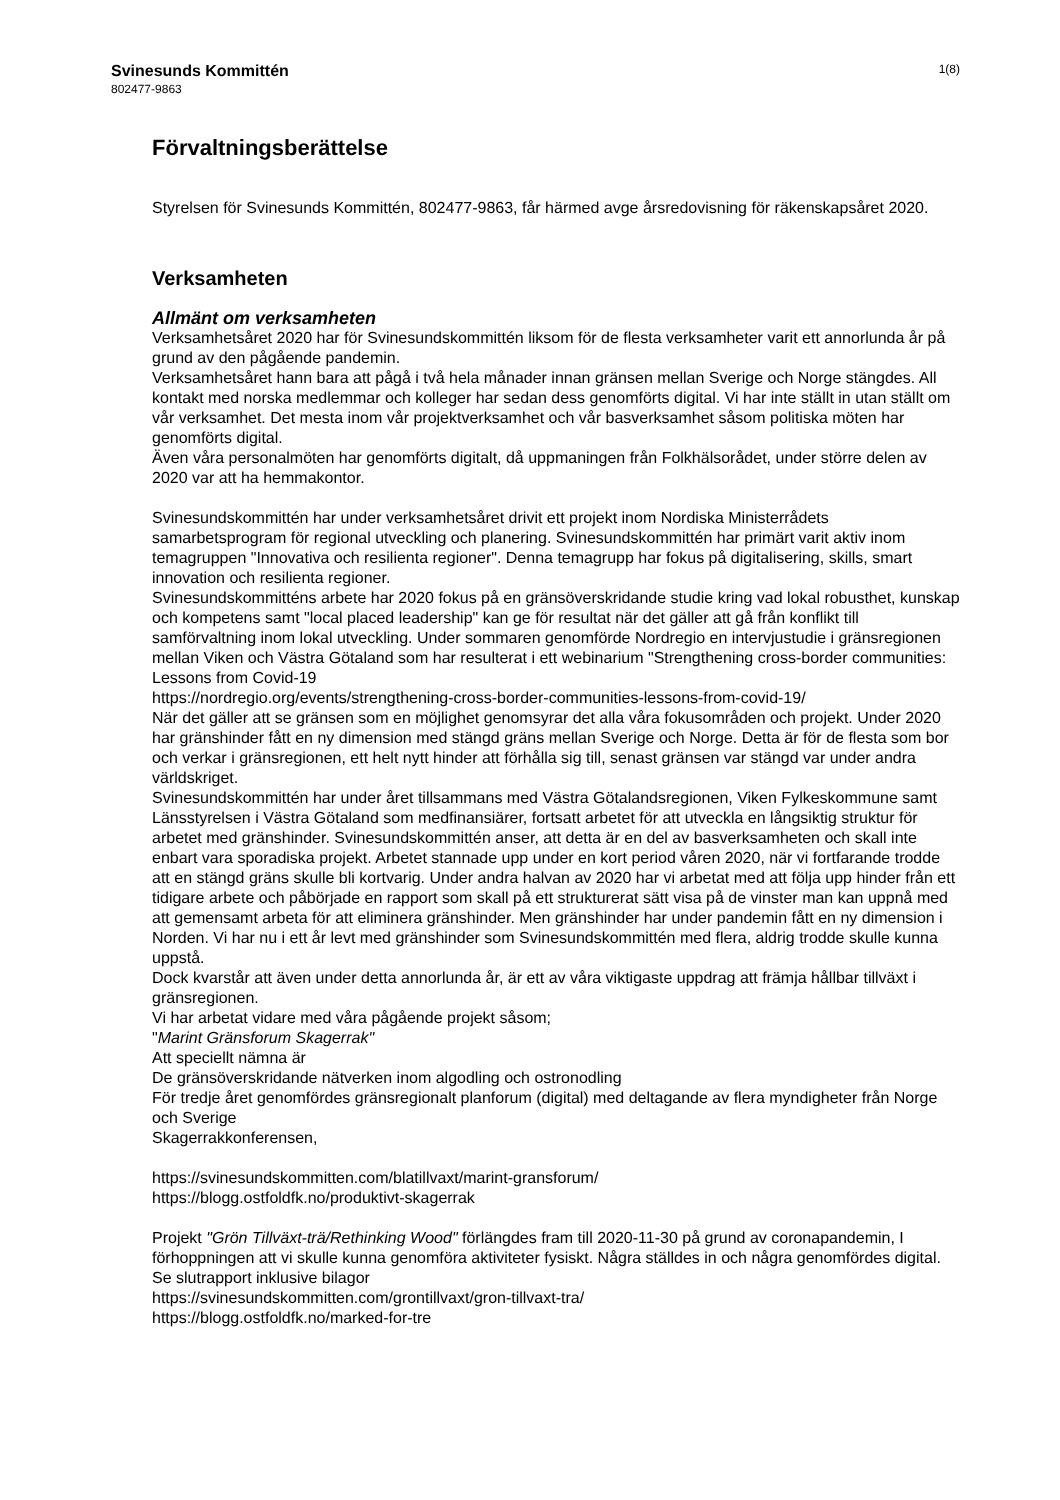Svinesunds Kommittén
802477-9863
1(8)
Förvaltningsberättelse
Styrelsen för Svinesunds Kommittén, 802477-9863, får härmed avge årsredovisning för räkenskapsåret 2020.
Verksamheten
Allmänt om verksamheten
Verksamhetsåret 2020 har för Svinesundskommittén liksom för de flesta verksamheter varit ett annorlunda år på grund av den pågående pandemin.
Verksamhetsåret hann bara att pågå i två hela månader innan gränsen mellan Sverige och Norge stängdes. All kontakt med norska medlemmar och kolleger har sedan dess genomförts digital. Vi har inte ställt in utan ställt om vår verksamhet. Det mesta inom vår projektverksamhet och vår basverksamhet såsom politiska möten har genomförts digital.
Även våra personalmöten har genomförts digitalt, då uppmaningen från Folkhälsorådet, under större delen av 2020 var att ha hemmakontor.
Svinesundskommittén har under verksamhetsåret drivit ett projekt inom Nordiska Ministerrådets samarbetsprogram för regional utveckling och planering. Svinesundskommittén har primärt varit aktiv inom temagruppen "Innovativa och resilienta regioner". Denna temagrupp har fokus på digitalisering, skills, smart innovation och resilienta regioner.
Svinesundskommitténs arbete har 2020 fokus på en gränsöverskridande studie kring vad lokal robusthet, kunskap och kompetens samt "local placed leadership" kan ge för resultat när det gäller att gå från konflikt till samförvaltning inom lokal utveckling. Under sommaren genomförde Nordregio en intervjustudie i gränsregionen mellan Viken och Västra Götaland som har resulterat i ett webinarium "Strengthening cross-border communities: Lessons from Covid-19
https://nordregio.org/events/strengthening-cross-border-communities-lessons-from-covid-19/
När det gäller att se gränsen som en möjlighet genomsyrar det alla våra fokusområden och projekt. Under 2020 har gränshinder fått en ny dimension med stängd gräns mellan Sverige och Norge. Detta är för de flesta som bor och verkar i gränsregionen, ett helt nytt hinder att förhålla sig till, senast gränsen var stängd var under andra världskriget.
Svinesundskommittén har under året tillsammans med Västra Götalandsregionen, Viken Fylkeskommune samt Länsstyrelsen i Västra Götaland som medfinansiärer, fortsatt arbetet för att utveckla en långsiktig struktur för arbetet med gränshinder. Svinesundskommittén anser, att detta är en del av basverksamheten och skall inte enbart vara sporadiska projekt. Arbetet stannade upp under en kort period våren 2020, när vi fortfarande trodde att en stängd gräns skulle bli kortvarig. Under andra halvan av 2020 har vi arbetat med att följa upp hinder från ett tidigare arbete och påbörjade en rapport som skall på ett strukturerat sätt visa på de vinster man kan uppnå med att gemensamt arbeta för att eliminera gränshinder. Men gränshinder har under pandemin fått en ny dimension i Norden. Vi har nu i ett år levt med gränshinder som Svinesundskommittén med flera, aldrig trodde skulle kunna uppstå.
Dock kvarstår att även under detta annorlunda år, är ett av våra viktigaste uppdrag att främja hållbar tillväxt i gränsregionen.
Vi har arbetat vidare med våra pågående projekt såsom;
"Marint Gränsforum Skagerrak"
Att speciellt nämna är
De gränsöverskridande nätverken inom algodling och ostronodling
För tredje året genomfördes gränsregionalt planforum (digital) med deltagande av flera myndigheter från Norge och Sverige
Skagerrakkonferensen,
https://svinesundskommitten.com/blatillvaxt/marint-gransforum/
https://blogg.ostfoldfk.no/produktivt-skagerrak
Projekt "Grön Tillväxt-trä/Rethinking Wood" förlängdes fram till 2020-11-30 på grund av coronapandemin, I förhoppningen att vi skulle kunna genomföra aktiviteter fysiskt. Några ställdes in och några genomfördes digital.
Se slutrapport inklusive bilagor
https://svinesundskommitten.com/grontillvaxt/gron-tillvaxt-tra/
https://blogg.ostfoldfk.no/marked-for-tre